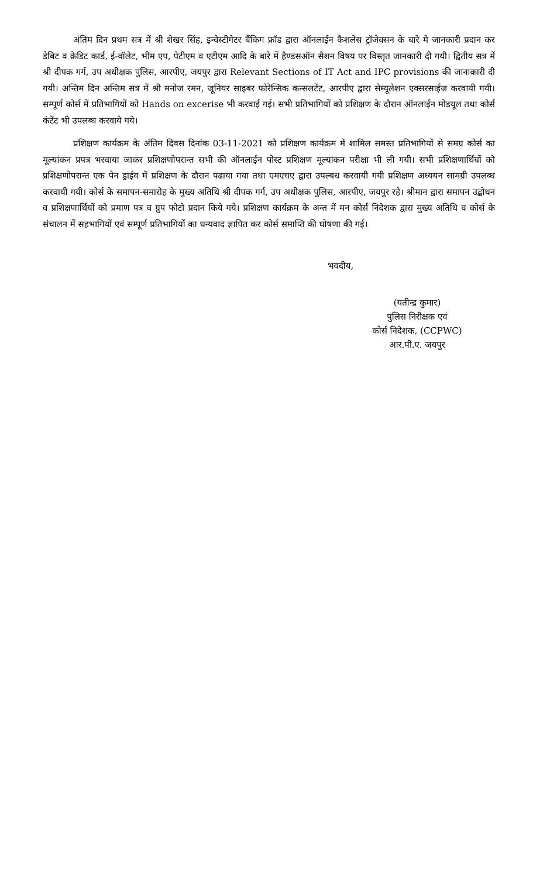अंतिम दिन प्रथम सत्र में श्री शेखर सिंह, इन्वेस्टीगेटर बैंकिग फ्रॉड द्वारा ऑनलाईन कैशलेस ट्रॉजेक्सन के बारे मे जानकारी प्रदान कर डेबिट व क्रेडिट कार्ड, ई-वॉलेट, भीम एप, पेटीएम व एटीएम आदि के बारे में हैण्डसऑन सैशन विषय पर विस्तृत जानकारी दी गयी। द्वितीय सत्र में श्री दीपक गर्ग, उप अधीक्षक पुलिस, आरपीए, जयपुर द्वारा Relevant Sections of IT Act and IPC provisions की जानाकारी दी गयी। अन्तिम दिन अन्तिम सत्र में श्री मनोज रमन, जूनियर साइबर फोरेन्सिक कन्सलटेंट, आरपीए द्वारा सेम्यूलेशन एक्सरसाईज करवायी गयी। सम्पूर्ण कोर्स में प्रतिभागियों को Hands on excerise भी करवाई गई। सभी प्रतिभागियों को प्रशिक्षण के दौरान ऑनलाईन मोडयूल तथा कोर्स कंटेंट भी उपलब्ध करवाये गये।
प्रशिक्षण कार्यक्रम के अंतिम दिवस दिनांक 03-11-2021 को प्रशिक्षण कार्यक्रम में शामिल समस्त प्रतिभागियों से समग्र कोर्स का मूल्यांकन प्रपत्र भरवाया जाकर प्रशिक्षणोपरान्त सभी की ऑनलाईन पोस्ट प्रशिक्षण मूल्यांकन परीक्षा भी ली गयी। सभी प्रशिक्षणार्थियों को प्रशिक्षणोपरान्त एक पेन ड्राईव में प्रशिक्षण के दौरान पढाया गया तथा एमएचए द्वारा उपल्बध करवायी गयी प्रशिक्षण अध्ययन सामग्री उपलब्ध करवायी गयी। कोर्स के समापन-समारोह के मुख्य अतिथि श्री दीपक गर्ग, उप अधीक्षक पुलिस, आरपीए, जयपुर रहे। श्रीमान द्वारा समापन उद्बोधन व प्रशिक्षणार्थियों को प्रमाण पत्र व ग्रुप फोटो प्रदान किये गये। प्रशिक्षण कार्यक्रम के अन्त में मन कोर्स निदेशक द्वारा मुख्य अतिथि व कोर्स के संचालन में सहभागियों एवं सम्पूर्ण प्रतिभागियों का धन्यवाद ज्ञापित कर कोर्स समाप्ति की घोषणा की गई।
भवदीय,
(यतीन्द्र कुमार)
पुलिस निरीक्षक एवं
कोर्स निदेशक, (CCPWC)
आर.पी.ए. जयपुर